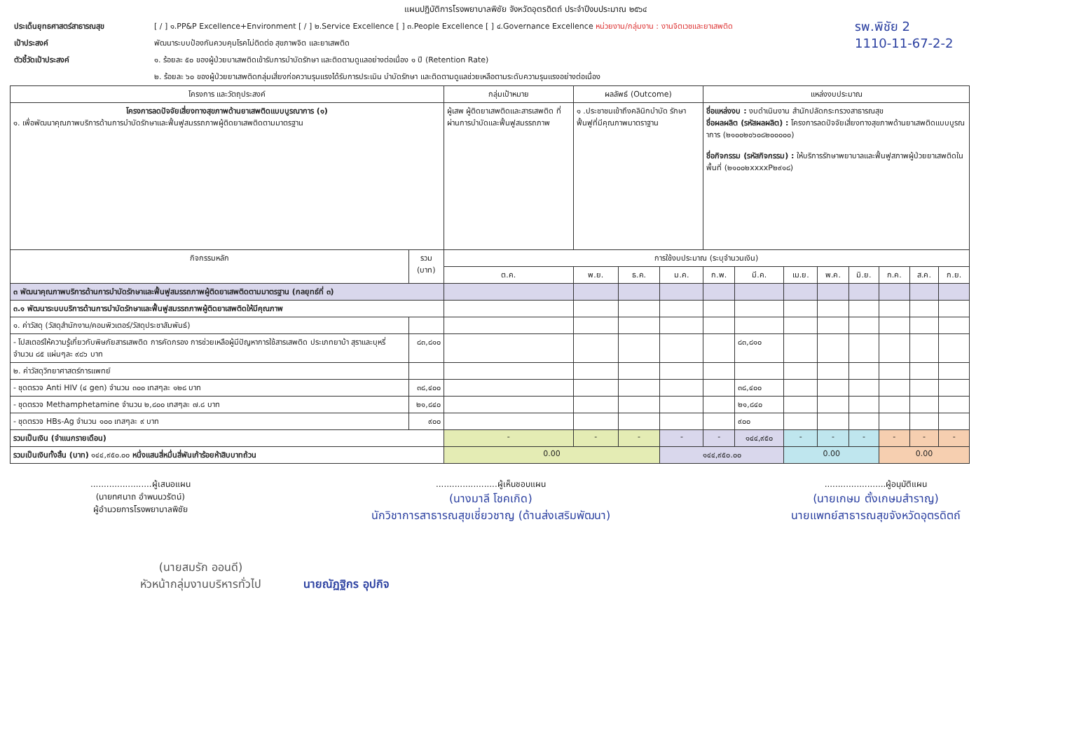แผนปฏิบัติการโรงพยาบาลพิชัย จังหวัดอุตรดิตถ์ ประจำปีงบประมาณ ๒๕๖๔
ประเด็นยุทธศาสตร์สาธารณสุข
เป้าประสงค์
ตัวชี้วัดเป้าประสงค์
[ / ] ๑.PP&P Excellence+Environment [ / ] ๒.Service Excellence [ ] ๓.People Excellence [ ] ๔.Governance Excellence หน่วยงาน/กลุ่มงาน : งานจิตเวชและยาเสพติด
พัฒนาระบบป้องกันควบคุมโรคไม่ติดต่อ สุขภาพจิต และยาเสพติด
๑. ร้อยละ ๕๐ ของผู้ป่วยบาเสพติดเข้ารับการบำบัดรักษา และติดตามดูแลอย่างต่อเนื่อง ๑ ปี (Retention Rate)
๒. ร้อยละ ๖๐ ของผู้ป่วยยาเสพติดกลุ่มเสี่ยงก่อความรุนแรงได้รับการประเมิน บำบัดรักษา และติดตามดูแลช่วยเหลือตามระดับความรุนแรงอย่างต่อเนื่อง
รพ.พิชัย 2
1110-11-67-2-2
| โครงการ และวัตถุประสงค์ | | กลุ่มเป้าหมาย | ผลลัพธ์ (Outcome) | | | แหล่งงบประมาณ | | | | | | | |
| --- | --- | --- | --- | --- | --- | --- | --- | --- | --- | --- | --- | --- | --- |
| โครงการลดปัจจัยเสี่ยงทางสุขภาพด้านยาเสพติดแบบบูรณาการ (๑) ๑. เพื่อพัฒนาคุณภาพบริการด้านการบำบัดรักษาและฟื้นฟูสมรรถภาพผู้ติดยาเสพติดตามมาตรฐาน | | ผู้เสพ ผู้ติดยาเสพติดและสารเสพติด ที่ผ่านการบำบัดและฟื้นฟูสมรรถภาพ | ๑ .ประชาชนเข้าถึงคลินิกบำบัด รักษา ฟื้นฟูที่มีคุณภาพมาตราฐาน | | | ชื่อแหล่งงบ : งบดำเนินงาน สำนักปลัดกระทรวงสาธารณสุข ชื่อผลผลิต (รหัสผลผลิต) : โครงการลดปัจจัยเสี่ยงทางสุขภาพด้านยาเสพติดแบบบูรณาการ (๒๑๐๐๒๐๖๐๘๒๐๐๐๐๐) ชื่อกิจกรรม (รหัสกิจกรรม) : ให้บริการรักษาพยาบาลและฟื้นฟูสภาพผู้ป่วยยาเสพติดในพื้นที่ (๒๑๐๐๒xxxxP๒๙๑๘) | | | | | | | |
| กิจกรรมหลัก | รวม (บาท) | การใช้งบประมาณ (ระบุจำนวนเงิน) | | | | | | | | | | | |
| | | ต.ค. | พ.ย. | ธ.ค. | ม.ค. | ก.พ. | มี.ค. | เม.ย. | พ.ค. | มิ.ย. | ก.ค. | ส.ค. | ก.ย. |
| ๓ พัฒนาคุณภาพบริการด้านการบำบัดรักษาและฟื้นฟูสมรรถภาพผู้ติดยาเสพติดตามมาตรฐาน (กลยุทธ์ที่ ๓) | | | | | | | | | | | | | |
| ๓.๑ พัฒนาระบบบริการด้านการบำบัดรักษาและฟื้นฟูสมรรถภาพผู้ติดยาเสพติดให้มีคุณภาพ | | | | | | | | | | | | | |
| ๑. ค่าวัสดุ (วัสดุสำนักงาน/คอมพิวเตอร์/วัสดุประชาสัมพันธ์) | | | | | | | | | | | | | |
| - โปสเตอร์ให้ความรู้เกี่ยวกับพิษภัยสารเสพติด การคัดกรอง การช่วยเหลือผู้มีปัญหาการใช้สารเสพติด ประเภทยาบ้า สุราและบุหรี่ จำนวน ๘๕ แผ่นๆละ ๙๘๖ บาท | ๘๓,๘๑๐ | | | | | | ๘๓,๘๑๐ | | | | | | |
| ๒. ค่าวัสดุวิทยาศาสตร์การแพทย์ | | | | | | | | | | | | | |
| - ชุดตรวจ Anti HIV (๔ gen) จำนวน ๓๐๐ เทสๆละ ๑๒๘ บาท | ๓๘,๔๐๐ | | | | | | ๓๘,๔๐๐ | | | | | | |
| - ชุดตรวจ Methamphetamine จำนวน ๒,๘๐๐ เทสๆละ ๗.๘ บาท | ๒๑,๘๔๐ | | | | | | ๒๑,๘๔๐ | | | | | | |
| - ชุดตรวจ HBs-Ag จำนวน ๑๐๐ เทสๆละ ๙ บาท | ๙๐๐ | | | | | | ๙๐๐ | | | | | | |
| รวมเป็นเงิน (จำแนกรายเดือน) | | - | - | - | - | - | ๑๔๔,๙๕๐ | - | - | - | - | - | - |
| รวมเป็นเงินทั้งสิ้น (บาท) ๑๔๔,๙๕๐.๐๐ หนึ่งแสนสี่หมื่นสี่พันเก้าร้อยห้าสิบบาทถ้วน | | 0.00 | | | ๑๔๔,๙๕๐.๐๐ | | | 0.00 | | | 0.00 | | |
.......................ผู้เสนอแผน
(นายทศนาถ อำพนนวรัตน์)
ผู้อำนวยการโรงพยาบาลพิชัย
.......................ผู้เห็นชอบแผน
(นางมาลี โชคเกิด)
นักวิชาการสาธารณสุขเชี่ยวชาญ (ด้านส่งเสริมพัฒนา)
.......................ผู้อนุมัติแผน
(นายเกษม ตั้งเกษมสำราญ)
นายแพทย์สาธารณสุขจังหวัดอุตรดิตถ์
(นายสมรัก ออนดี)
หัวหน้ากลุ่มงานบริหารทั่วไป
นายณัฏฐิกร อุปกิจ